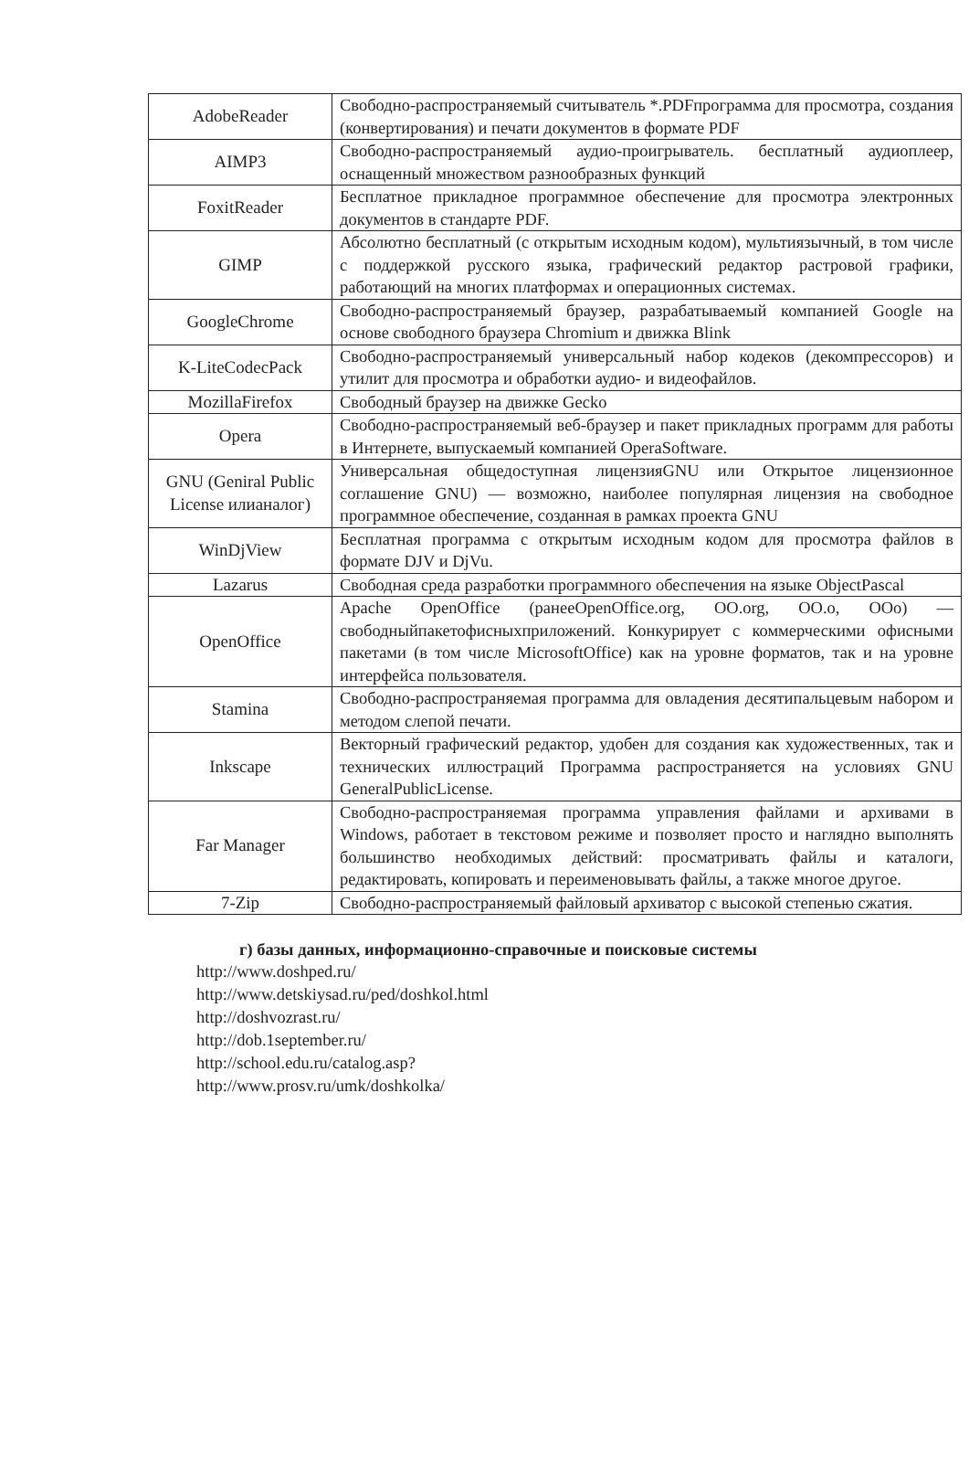| AdobeReader | Свободно-распространяемый считыватель *.PDFпрограмма для просмотра, создания (конвертирования) и печати документов в формате PDF |
| AIMP3 | Свободно-распространяемый аудио-проигрыватель. бесплатный аудиоплеер, оснащенный множеством разнообразных функций |
| FoxitReader | Бесплатное прикладное программное обеспечение для просмотра электронных документов в стандарте PDF. |
| GIMP | Абсолютно бесплатный (с открытым исходным кодом), мультиязычный, в том числе с поддержкой русского языка, графический редактор растровой графики, работающий на многих платформах и операционных системах. |
| GoogleChrome | Свободно-распространяемый браузер, разрабатываемый компанией Google на основе свободного браузера Chromium и движка Blink |
| K-LiteCodecPack | Свободно-распространяемый универсальный набор кодеков (декомпрессоров) и утилит для просмотра и обработки аудио- и видеофайлов. |
| MozillaFirefox | Свободный браузер на движке Gecko |
| Opera | Свободно-распространяемый веб-браузер и пакет прикладных программ для работы в Интернете, выпускаемый компанией OperaSoftware. |
| GNU (Geniral Public License илианалог) | Универсальная общедоступная лицензияGNU или Открытое лицензионное соглашение GNU) — возможно, наиболее популярная лицензия на свободное программное обеспечение, созданная в рамках проекта GNU |
| WinDjView | Бесплатная программа с открытым исходным кодом для просмотра файлов в формате DJV и DjVu. |
| Lazarus | Свободная среда разработки программного обеспечения на языке ObjectPascal |
| OpenOffice | Apache OpenOffice (ранееOpenOffice.org, OO.org, OO.o, OOo) — свободныйпакетофисныхприложений. Конкурирует с коммерческими офисными пакетами (в том числе MicrosoftOffice) как на уровне форматов, так и на уровне интерфейса пользователя. |
| Stamina | Свободно-распространяемая программа для овладения десятипальцевым набором и методом слепой печати. |
| Inkscape | Векторный графический редактор, удобен для создания как художественных, так и технических иллюстраций Программа распространяется на условиях GNU GeneralPublicLicense. |
| Far Manager | Свободно-распространяемая программа управления файлами и архивами в Windows, работает в текстовом режиме и позволяет просто и наглядно выполнять большинство необходимых действий: просматривать файлы и каталоги, редактировать, копировать и переименовывать файлы, а также многое другое. |
| 7-Zip | Свободно-распространяемый файловый архиватор с высокой степенью сжатия. |
г) базы данных, информационно-справочные и поисковые системы
http://www.doshped.ru/
http://www.detskiysad.ru/ped/doshkol.html
http://doshvozrast.ru/
http://dob.1september.ru/
http://school.edu.ru/catalog.asp?
http://www.prosv.ru/umk/doshkolka/